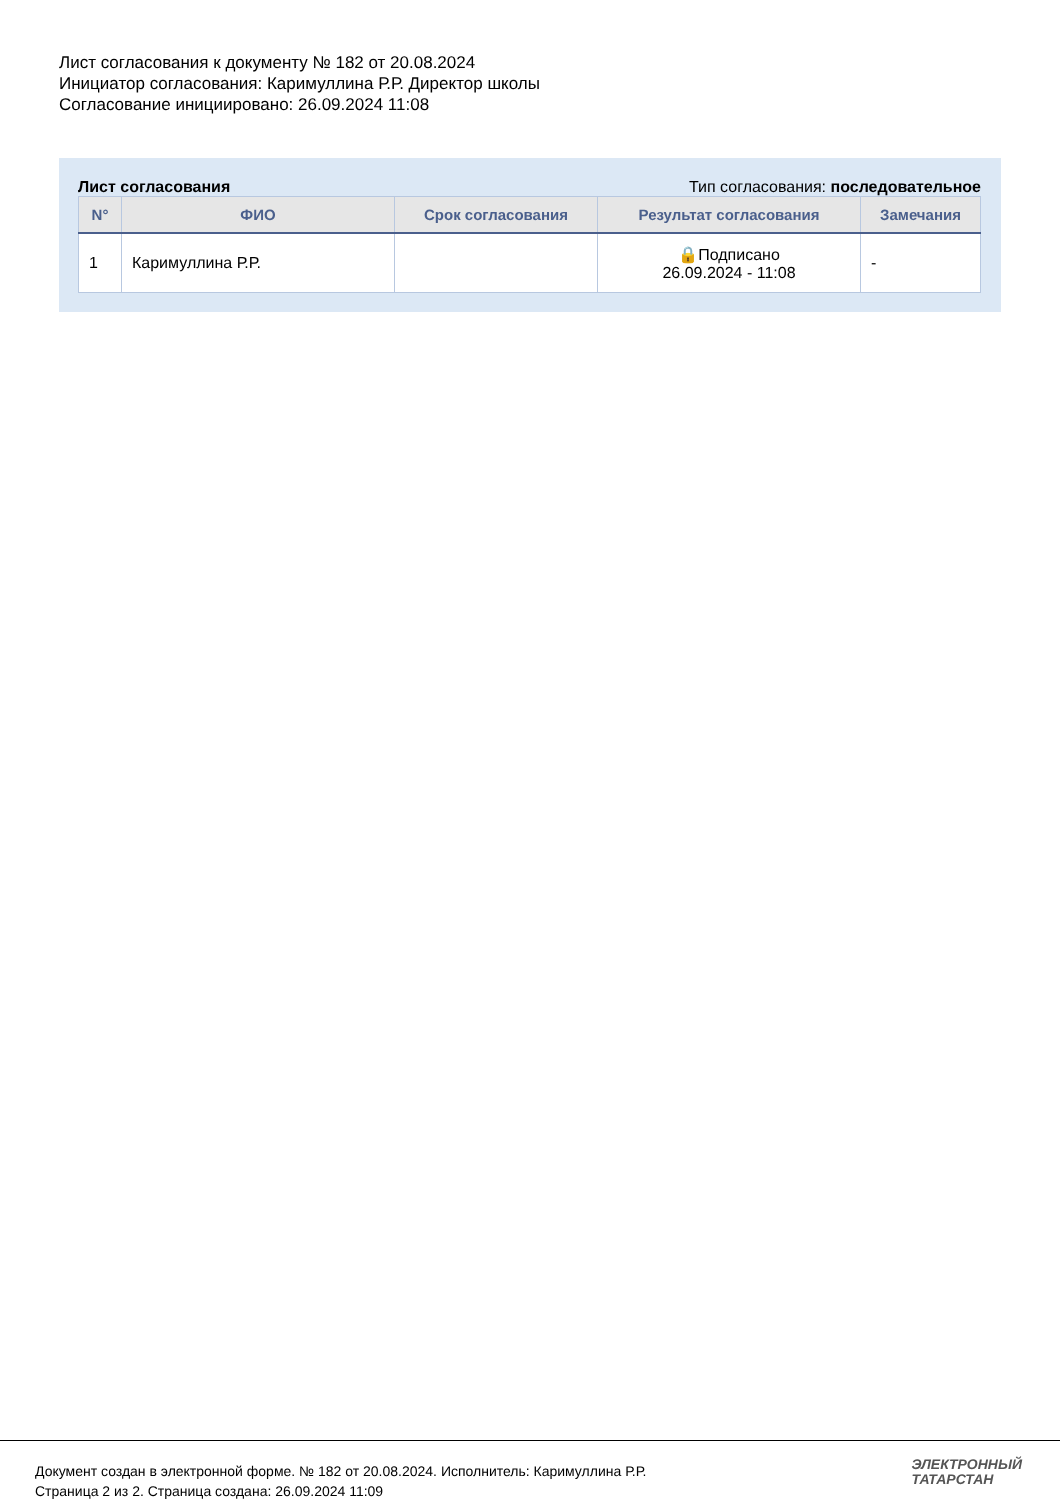Лист согласования к документу № 182 от 20.08.2024
Инициатор согласования: Каримуллина Р.Р. Директор школы
Согласование инициировано: 26.09.2024 11:08
Лист согласования Тип согласования: последовательное
| N° | ФИО | Срок согласования | Результат согласования | Замечания |
| --- | --- | --- | --- | --- |
| 1 | Каримуллина Р.Р. | | 🔒Подписано 26.09.2024 - 11:08 | - |
Документ создан в электронной форме. № 182 от 20.08.2024. Исполнитель: Каримуллина Р.Р.
Страница 2 из 2. Страница создана: 26.09.2024 11:09
ЭЛЕКТРОННЫЙ
ТАТАРСТАН